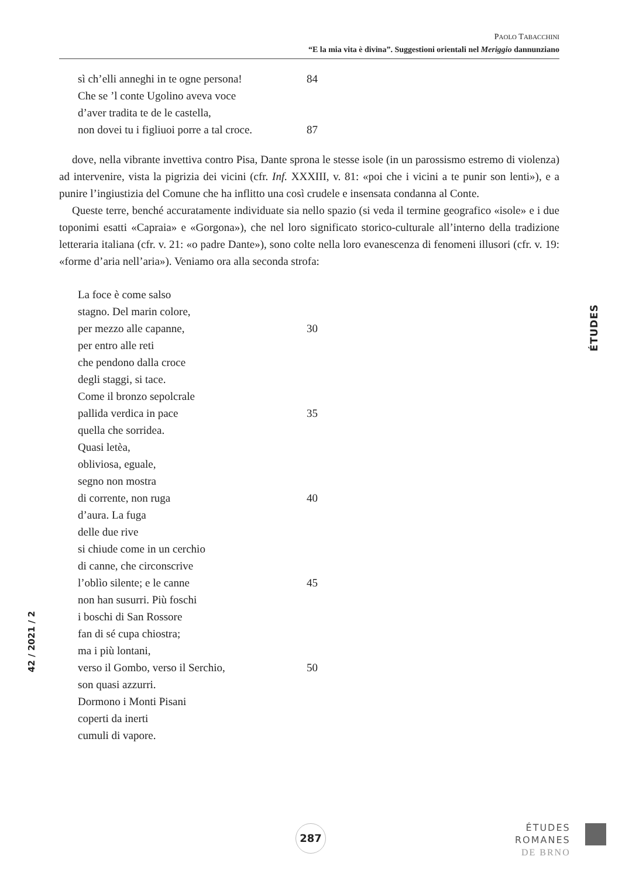PAOLO TABACCHINI
“E la mia vita è divina”. Suggestioni orientali nel Meriggio dannunziano
sì ch’elli anneghi in te ogne persona! 84
Che se ’l conte Ugolino aveva voce
d’aver tradita te de le castella,
non dovei tu i figliuoi porre a tal croce. 87
dove, nella vibrante invettiva contro Pisa, Dante sprona le stesse isole (in un parossismo estremo di violenza) ad intervenire, vista la pigrizia dei vicini (cfr. Inf. XXXIII, v. 81: «poi che i vicini a te punir son lenti»), e a punire l’ingiustizia del Comune che ha inflitto una così crudele e insensata condanna al Conte.
Queste terre, benché accuratamente individuate sia nello spazio (si veda il termine geografico «isole» e i due toponimi esatti «Capraia» e «Gorgona»), che nel loro significato storico-culturale all’interno della tradizione letteraria italiana (cfr. v. 21: «o padre Dante»), sono colte nella loro evanescenza di fenomeni illusori (cfr. v. 19: «forme d’aria nell’aria»). Veniamo ora alla seconda strofa:
La foce è come salso
stagno. Del marin colore,
per mezzo alle capanne, 30
per entro alle reti
che pendono dalla croce
degli staggi, si tace.
Come il bronzo sepolcrale
pallida verdica in pace 35
quella che sorridea.
Quasi letèa,
obliviosa, eguale,
segno non mostra
di corrente, non ruga 40
d’aura. La fuga
delle due rive
si chiude come in un cerchio
di canne, che circonscrive
l’oblìo silente; e le canne 45
non han susurri. Più foschi
i boschi di San Rossore
fan di sé cupa chiostra;
ma i più lontani,
verso il Gombo, verso il Serchio, 50
son quasi azzurri.
Dormono i Monti Pisani
coperti da inerti
cumuli di vapore.
ÉTUDES
42 / 2021 / 2
287
ÉTUDES
ROMANES
DE BRNO